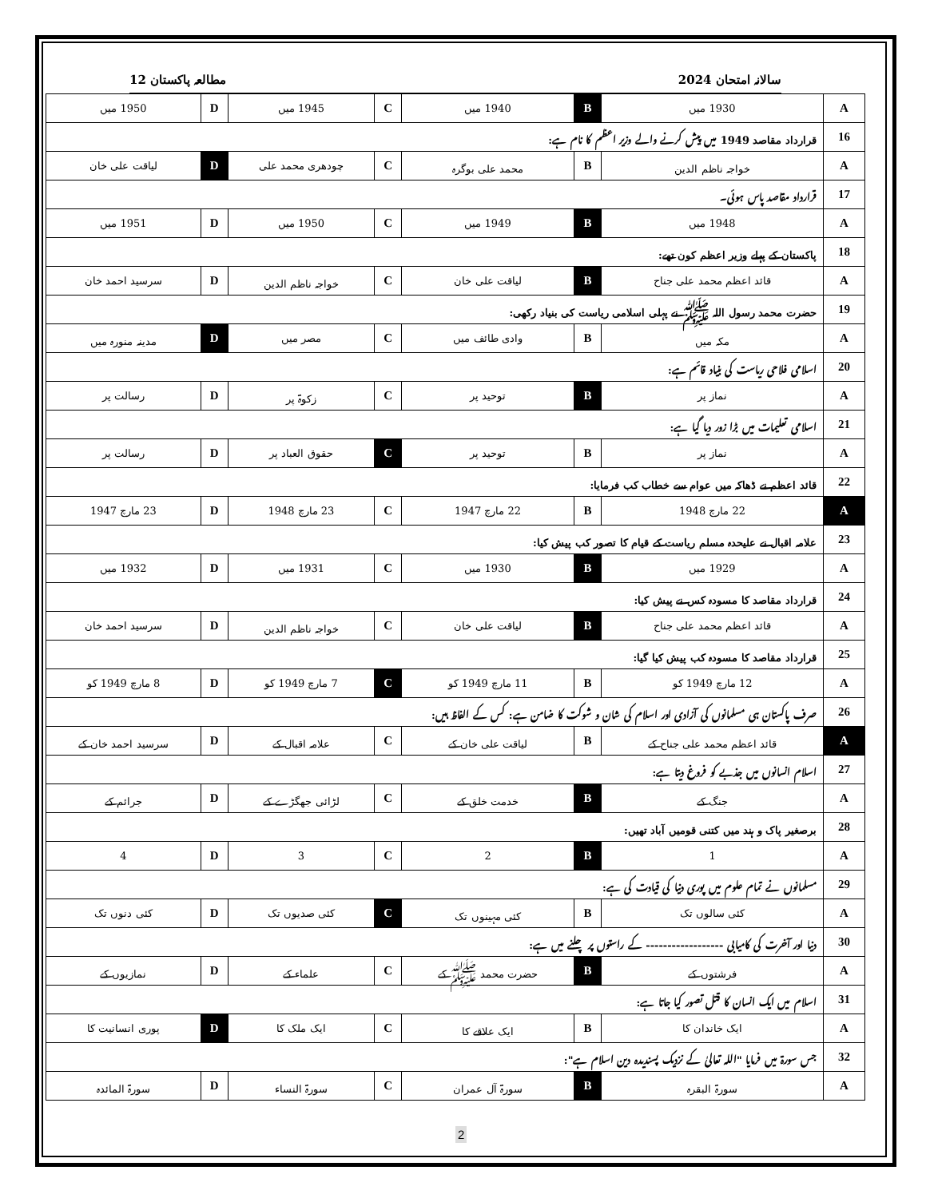سالانہ امتحان 2024 مطالعہ پاکستان 12
| A | 1930 میں | B | 1940 میں | C | 1945 میں | D | 1950 میں |
| 16 | قرارداد مقاصد 1949 میں پیش کرنے والے وزیر اعظم کا نام ہے: | | | | | | |
| A | خواجہ ناظم الدین | B | محمد علی بوگرہ | C | چودھری محمد علی | D | لیاقت علی خان |
| 17 | قرارداد مقاصد پاس ہوئی۔ | | | | | | |
| A | 1948 میں | B | 1949 میں | C | 1950 میں | D | 1951 میں |
| 18 | پاکستان کے پہلے وزیر اعظم کون تھے: | | | | | | |
| A | قائد اعظم محمد علی جناح | B | لیاقت علی خان | C | خواجہ ناظم الدین | D | سرسید احمد خان |
| 19 | حضرت محمد رسول اللہ ﷺ نے پہلی اسلامی ریاست کی بنیاد رکھی: | | | | | | |
| A | مکہ میں | B | وادی طائف میں | C | مصر میں | D | مدینہ منورہ میں |
| 20 | اسلامی فلاحی ریاست کی بنیاد قائم ہے: | | | | | | |
| A | نماز پر | B | توحید پر | C | زکوۃ پر | D | رسالت پر |
| 21 | اسلامی تعلیمات میں بڑا زور دیا گیا ہے: | | | | | | |
| A | نماز پر | B | توحید پر | C | حقوق العباد پر | D | رسالت پر |
| 22 | قائد اعظم نے ڈھاکہ میں عوام سے خطاب کب فرمایا: | | | | | | |
| A | 22 مارچ 1948 | B | 22 مارچ 1947 | C | 23 مارچ 1948 | D | 23 مارچ 1947 |
| 23 | علامہ اقبال نے علیحدہ مسلم ریاست کے قیام کا تصور کب پیش کیا: | | | | | | |
| A | 1929 میں | B | 1930 میں | C | 1931 میں | D | 1932 میں |
| 24 | قرارداد مقاصد کا مسودہ کس نے پیش کیا: | | | | | | |
| A | قائد اعظم محمد علی جناح | B | لیاقت علی خان | C | خواجہ ناظم الدین | D | سرسید احمد خان |
| 25 | قرارداد مقاصد کا مسودہ کب پیش کیا گیا: | | | | | | |
| A | 12 مارچ 1949 کو | B | 11 مارچ 1949 کو | C | 7 مارچ 1949 کو | D | 8 مارچ 1949 کو |
| 26 | صرف پاکستان ہی مسلمانوں کی آزادی اور اسلام کی شان و شوکت کا ضامن ہے: کس کے الفاظ ہیں: | | | | | | |
| A | قائد اعظم محمد علی جناح کے | B | لیاقت علی خان کے | C | علامہ اقبال کے | D | سرسید احمد خان کے |
| 27 | اسلام انسانوں میں جذبے کو فروغ دیتا ہے: | | | | | | |
| A | جنگ کے | B | خدمت خلق کے | C | لڑائی جھگڑے کے | D | جرائم کے |
| 28 | برصغیر پاک و ہند میں کتنی قومیں آباد تھیں: | | | | | | |
| A | 1 | B | 2 | C | 3 | D | 4 |
| 29 | مسلمانوں نے تمام علوم میں پوری دنیا کی قیادت کی ہے: | | | | | | |
| A | کئی سالوں تک | B | کئی مہینوں تک | C | کئی صدیوں تک | D | کئی دنوں تک |
| 30 | دنیا اور آخرت کی کامیابی ------------------ کے راستوں پر چلنے میں ہے: | | | | | | |
| A | فرشتوں کے | B | حضرت محمد ﷺ کے | C | علماء کے | D | نمازیوں کے |
| 31 | اسلام میں ایک انسان کا قتل تصور کیا جاتا ہے: | | | | | | |
| A | ایک خاندان کا | B | ایک علاقے کا | C | ایک ملک کا | D | پوری انسانیت کا |
| 32 | جس سورۃ میں فرمایا "اللہ تعالیٰ کے نزدیک پسندیدہ دین اسلام ہے": | | | | | | |
| A | سورۃ البقرہ | B | سورۃ آل عمران | C | سورۃ النساء | D | سورۃ المائدہ |
2